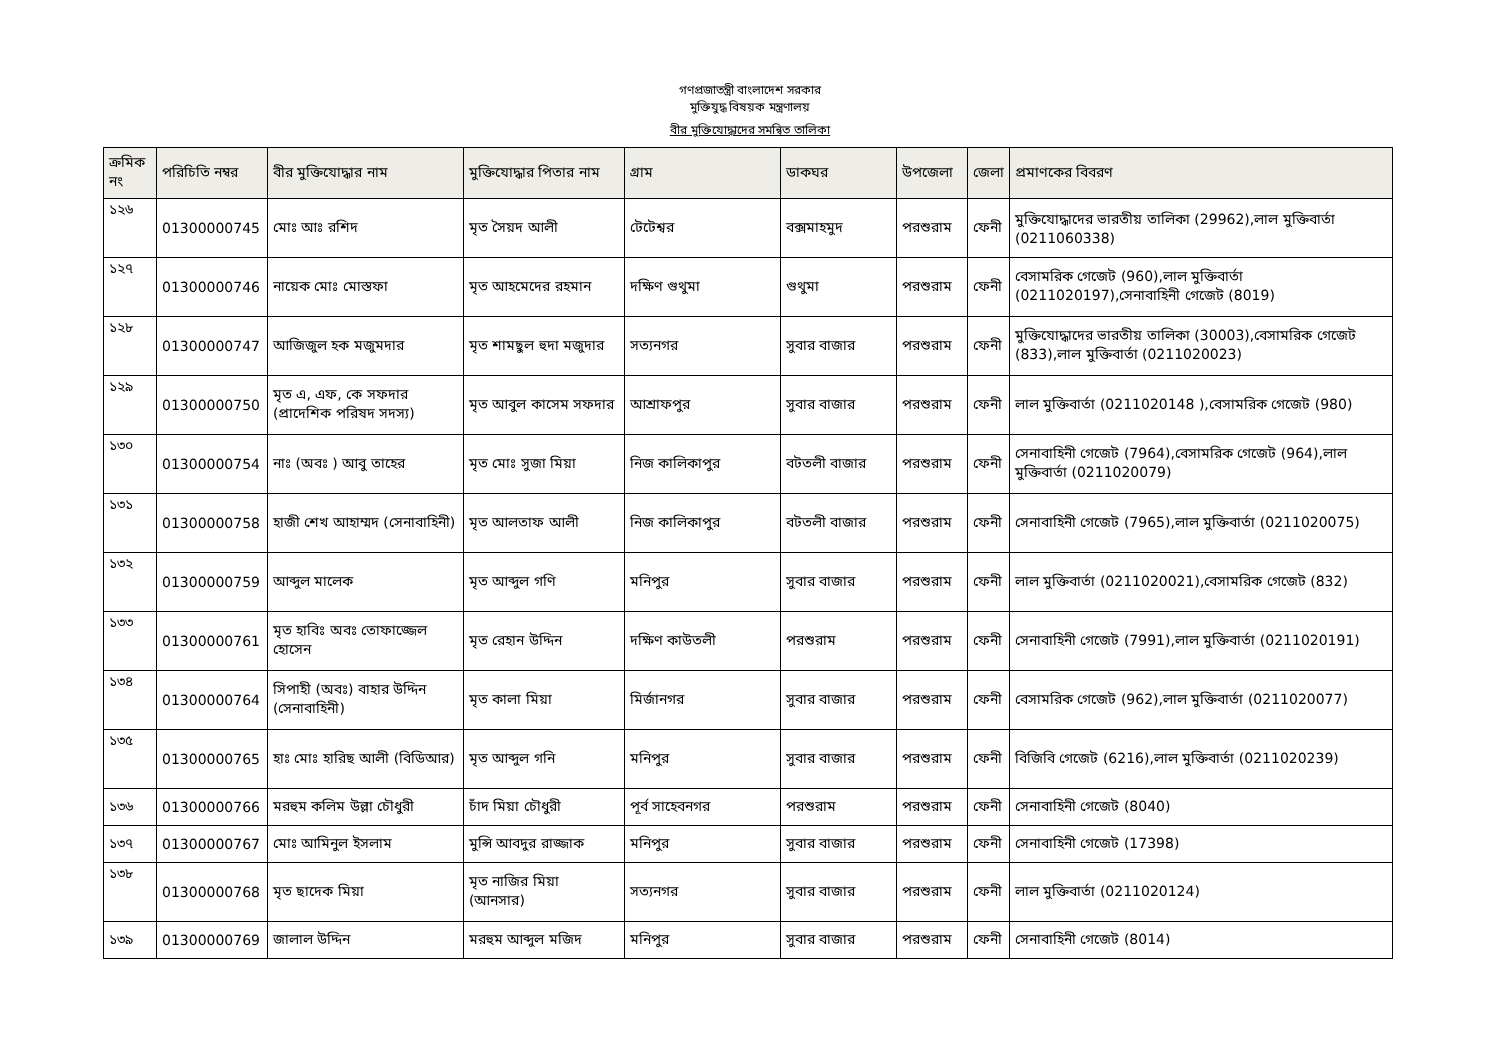গণপ্রজাতন্ত্রী বাংলাদেশ সরকার
মুক্তিযুদ্ধ বিষয়ক মন্ত্রণালয়
বীর মুক্তিযোদ্ধাদের সমন্বিত তালিকা
| ক্রমিক নং | পরিচিতি নম্বর | বীর মুক্তিযোদ্ধার নাম | মুক্তিযোদ্ধার পিতার নাম | গ্রাম | ডাকঘর | উপজেলা | জেলা | প্রমাণকের বিবরণ |
| --- | --- | --- | --- | --- | --- | --- | --- | --- |
| ১২৬ | 01300000745 | মোঃ আঃ রশিদ | মৃত সৈয়দ আলী | টেটেশ্বর | বক্সমাহমুদ | পরশুরাম | ফেনী | মুক্তিযোদ্ধাদের ভারতীয় তালিকা (29962),লাল মুক্তিবার্তা (0211060338) |
| ১২৭ | 01300000746 | নায়েক মোঃ মোস্তফা | মৃত আহমেদের রহমান | দক্ষিণ গুথুমা | গুথুমা | পরশুরাম | ফেনী | বেসামরিক গেজেট (960),লাল মুক্তিবার্তা (0211020197),সেনাবাহিনী গেজেট (8019) |
| ১২৮ | 01300000747 | আজিজুল হক মজুমদার | মৃত শামছুল হুদা মজুদার | সত্যনগর | সুবার বাজার | পরশুরাম | ফেনী | মুক্তিযোদ্ধাদের ভারতীয় তালিকা (30003),বেসামরিক গেজেট (833),লাল মুক্তিবার্তা (0211020023) |
| ১২৯ | 01300000750 | মৃত এ, এফ, কে সফদার (প্রাদেশিক পরিষদ সদস্য) | মৃত আবুল কাসেম সফদার | আশ্রাফপুর | সুবার বাজার | পরশুরাম | ফেনী | লাল মুক্তিবার্তা (0211020148 ),বেসামরিক গেজেট (980) |
| ১৩০ | 01300000754 | নাঃ (অবঃ ) আবু তাহের | মৃত মোঃ সুজা মিয়া | নিজ কালিকাপুর | বটতলী বাজার | পরশুরাম | ফেনী | সেনাবাহিনী গেজেট (7964),বেসামরিক গেজেট (964),লাল মুক্তিবার্তা (0211020079) |
| ১৩১ | 01300000758 | হাজী শেখ আহাম্মদ (সেনাবাহিনী) | মৃত আলতাফ আলী | নিজ কালিকাপুর | বটতলী বাজার | পরশুরাম | ফেনী | সেনাবাহিনী গেজেট (7965),লাল মুক্তিবার্তা (0211020075) |
| ১৩২ | 01300000759 | আব্দুল মালেক | মৃত আব্দুল গণি | মনিপুর | সুবার বাজার | পরশুরাম | ফেনী | লাল মুক্তিবার্তা (0211020021),বেসামরিক গেজেট (832) |
| ১৩৩ | 01300000761 | মৃত হাবিঃ অবঃ তোফাজ্জেল হোসেন | মৃত রেহান উদ্দিন | দক্ষিণ কাউতলী | পরশুরাম | পরশুরাম | ফেনী | সেনাবাহিনী গেজেট (7991),লাল মুক্তিবার্তা (0211020191) |
| ১৩৪ | 01300000764 | সিপাহী (অবঃ) বাহার উদ্দিন (সেনাবাহিনী) | মৃত কালা মিয়া | মির্জানগর | সুবার বাজার | পরশুরাম | ফেনী | বেসামরিক গেজেট (962),লাল মুক্তিবার্তা (0211020077) |
| ১৩৫ | 01300000765 | হাঃ মোঃ হারিছ আলী (বিডিআর) | মৃত আব্দুল গনি | মনিপুর | সুবার বাজার | পরশুরাম | ফেনী | বিজিবি গেজেট (6216),লাল মুক্তিবার্তা (0211020239) |
| ১৩৬ | 01300000766 | মরহুম কলিম উল্লা চৌধুরী | চাঁদ মিয়া চৌধুরী | পূর্ব সাহেবনগর | পরশুরাম | পরশুরাম | ফেনী | সেনাবাহিনী গেজেট (8040) |
| ১৩৭ | 01300000767 | মোঃ আমিনুল ইসলাম | মুন্সি আবদুর রাজ্জাক | মনিপুর | সুবার বাজার | পরশুরাম | ফেনী | সেনাবাহিনী গেজেট (17398) |
| ১৩৮ | 01300000768 | মৃত ছাদেক মিয়া | মৃত নাজির মিয়া (আনসার) | সত্যনগর | সুবার বাজার | পরশুরাম | ফেনী | লাল মুক্তিবার্তা (0211020124) |
| ১৩৯ | 01300000769 | জালাল উদ্দিন | মরহুম আব্দুল মজিদ | মনিপুর | সুবার বাজার | পরশুরাম | ফেনী | সেনাবাহিনী গেজেট (8014) |